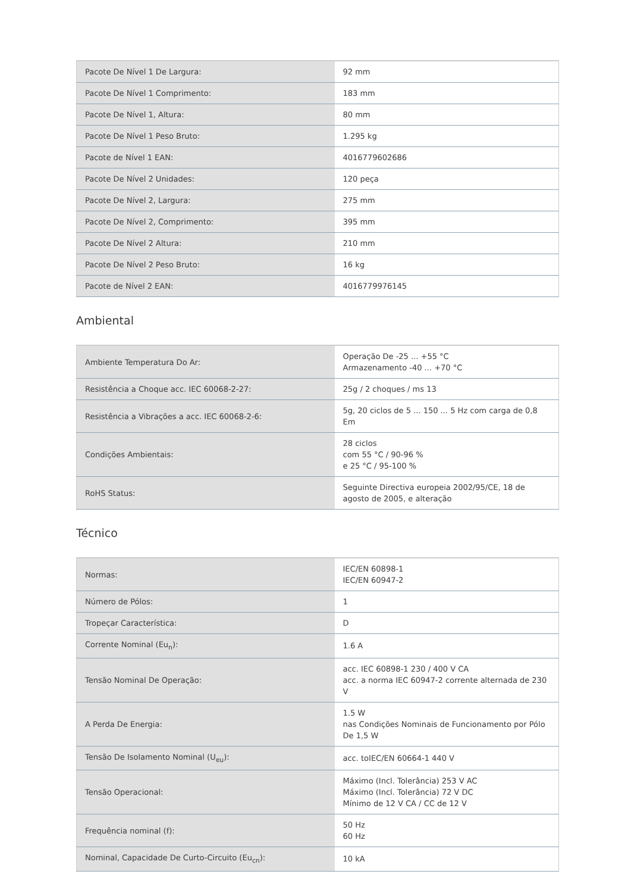| Pacote De Nível 1 De Largura: | 92 mm |
| Pacote De Nível 1 Comprimento: | 183 mm |
| Pacote De Nível 1, Altura: | 80 mm |
| Pacote De Nível 1 Peso Bruto: | 1.295 kg |
| Pacote de Nível 1 EAN: | 4016779602686 |
| Pacote De Nível 2 Unidades: | 120 peça |
| Pacote De Nível 2, Largura: | 275 mm |
| Pacote De Nível 2, Comprimento: | 395 mm |
| Pacote De Nível 2 Altura: | 210 mm |
| Pacote De Nível 2 Peso Bruto: | 16 kg |
| Pacote de Nível 2 EAN: | 4016779976145 |
Ambiental
| Ambiente Temperatura Do Ar: | Operação De -25 ... +55 °C Armazenamento -40 ... +70 °C |
| Resistência a Choque acc. IEC 60068-2-27: | 25g / 2 choques / ms 13 |
| Resistência a Vibrações a acc. IEC 60068-2-6: | 5g, 20 ciclos de 5 ... 150 ... 5 Hz com carga de 0,8 Em |
| Condições Ambientais: | 28 ciclos com 55 °C / 90-96 % e 25 °C / 95-100 % |
| RoHS Status: | Seguinte Directiva europeia 2002/95/CE, 18 de agosto de 2005, e alteração |
Técnico
| Normas: | IEC/EN 60898-1 IEC/EN 60947-2 |
| Número de Pólos: | 1 |
| Tropeçar Característica: | D |
| Corrente Nominal (Eu<sub>n</sub>): | 1.6 A |
| Tensão Nominal De Operação: | acc. IEC 60898-1 230 / 400 V CA acc. a norma IEC 60947-2 corrente alternada de 230 V |
| A Perda De Energia: | 1.5 W nas Condições Nominais de Funcionamento por Pólo De 1,5 W |
| Tensão De Isolamento Nominal (U<sub>eu</sub>): | acc. toIEC/EN 60664-1 440 V |
| Tensão Operacional: | Máximo (Incl. Tolerância) 253 V AC Máximo (Incl. Tolerância) 72 V DC Mínimo de 12 V CA / CC de 12 V |
| Frequência nominal (f): | 50 Hz 60 Hz |
| Nominal, Capacidade De Curto-Circuito (Eu<sub>cn</sub>): | 10 kA |